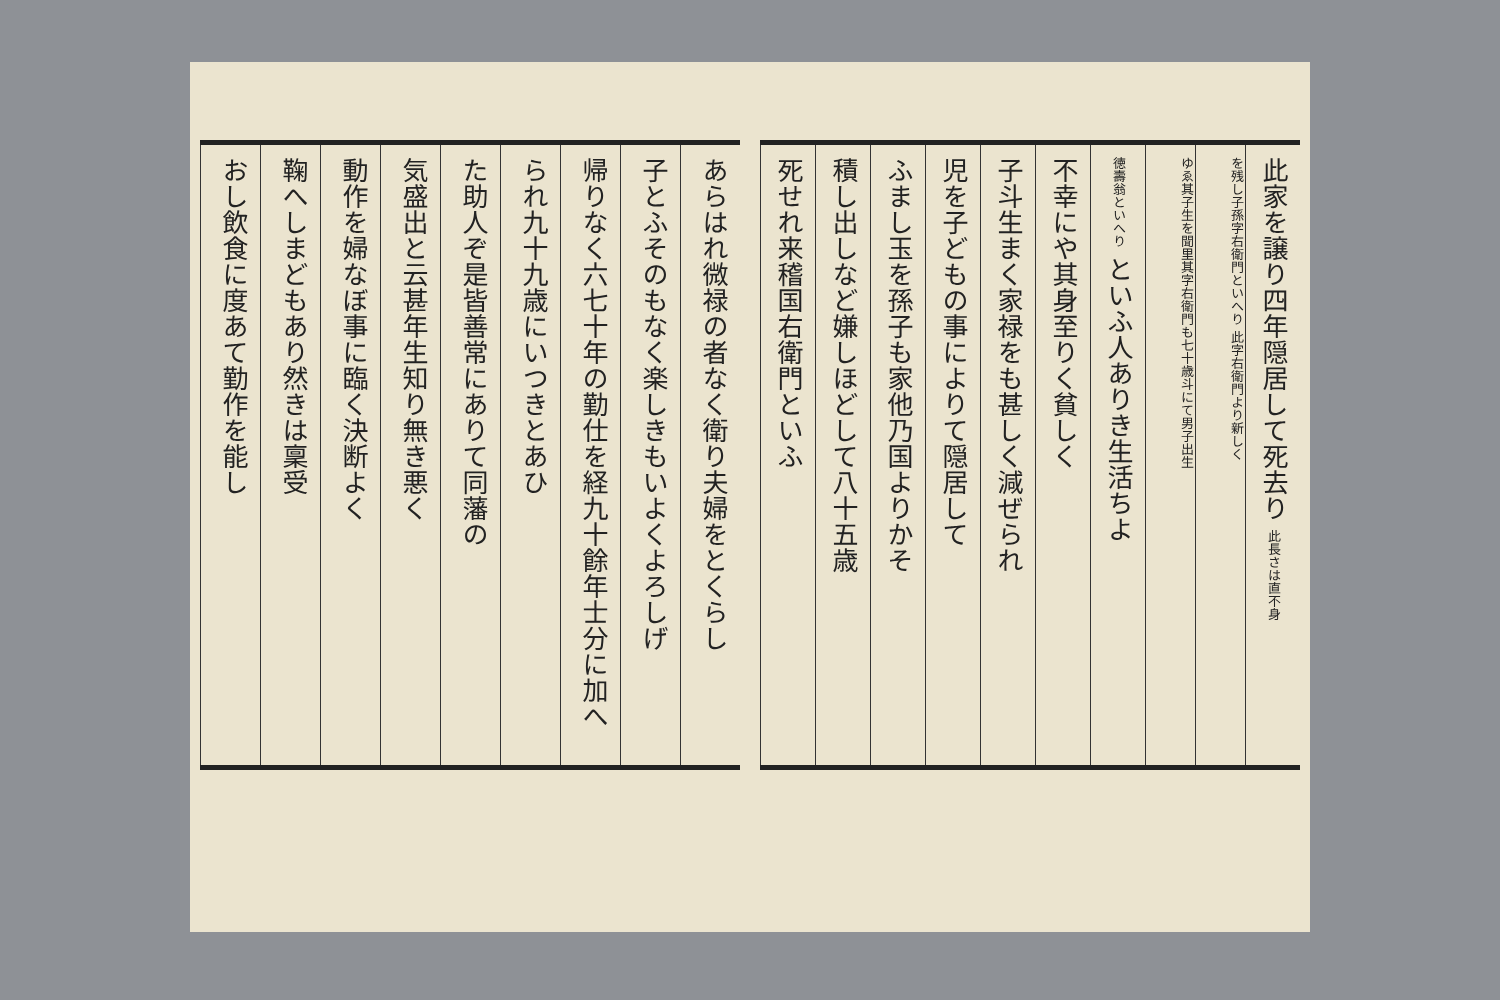あらはれ微禄の者なく衛り夫婦をとくらし
子とふそのもなく楽しきもいよくよろしげ
帰りなく六七十年の勤仕を経九十餘年士分に加へ
られ九十九歳にいつきとあひ
た助人ぞ是皆善常にありて同藩の
気盛出と云甚年生知り無き悪く
動作を婦なぼ事に臨く決断よく
鞠へしまどもあり然きは稟受
おし飲食に度あて勤作を能し
此家を譲り四年隠居して死去り 此長さは直不身
を残し子孫字右衛門といへり 此字右衛門より新しく
ゆゑ其子生を聞里其字右衛門も七十歳斗にて男子出生
徳壽翁といへり といふ人ありき生活ちよ
不幸にや其身至りく貧しく
子斗生まく家禄をも甚しく減ぜられ
児を子どもの事によりて隠居して
ふまし玉を孫子も家他乃国よりかそ
積し出しなど嫌しほどして八十五歳
死せれ来稽国右衛門といふ